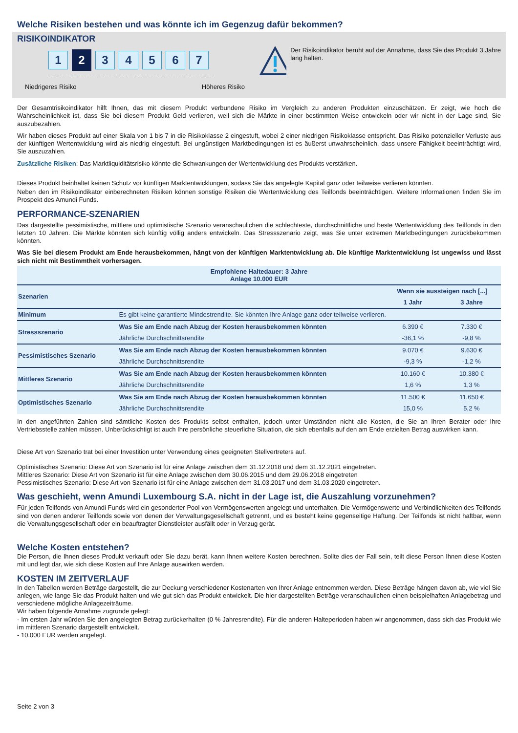Welche Risiken bestehen und was könnte ich im Gegenzug dafür bekommen?
RISIKOINDIKATOR
1
2
3 4 5 6 7
Niedrigeres Risiko Höheres Risiko
Der Risikoindikator beruht auf der Annahme, dass Sie das Produkt 3 Jahre lang halten.
Der Gesamtrisikoindikator hilft Ihnen, das mit diesem Produkt verbundene Risiko im Vergleich zu anderen Produkten einzuschätzen. Er zeigt, wie hoch die Wahrscheinlichkeit ist, dass Sie bei diesem Produkt Geld verlieren, weil sich die Märkte in einer bestimmten Weise entwickeln oder wir nicht in der Lage sind, Sie auszubezahlen.
Wir haben dieses Produkt auf einer Skala von 1 bis 7 in die Risikoklasse 2 eingestuft, wobei 2 einer niedrigen Risikoklasse entspricht. Das Risiko potenzieller Verluste aus der künftigen Wertentwicklung wird als niedrig eingestuft. Bei ungünstigen Marktbedingungen ist es äußerst unwahrscheinlich, dass unsere Fähigkeit beeinträchtigt wird, Sie auszuzahlen.
Zusätzliche Risiken: Das Marktliquiditätsrisiko könnte die Schwankungen der Wertentwicklung des Produkts verstärken.
Dieses Produkt beinhaltet keinen Schutz vor künftigen Marktentwicklungen, sodass Sie das angelegte Kapital ganz oder teilweise verlieren könnten.
Neben den im Risikoindikator einberechneten Risiken können sonstige Risiken die Wertentwicklung des Teilfonds beeinträchtigen. Weitere Informationen finden Sie im Prospekt des Amundi Funds.
PERFORMANCE-SZENARIEN
Das dargestellte pessimistische, mittlere und optimistische Szenario veranschaulichen die schlechteste, durchschnittliche und beste Wertentwicklung des Teilfonds in den letzten 10 Jahren. Die Märkte könnten sich künftig völlig anders entwickeln. Das Stressszenario zeigt, was Sie unter extremen Marktbedingungen zurückbekommen könnten.
Was Sie bei diesem Produkt am Ende herausbekommen, hängt von der künftigen Marktentwicklung ab. Die künftige Marktentwicklung ist ungewiss und lässt sich nicht mit Bestimmtheit vorhersagen.
| Empfohlene Haltedauer: 3 Jahre Anlage 10.000 EUR | | | |
| --- | --- | --- | --- |
| Szenarien | | Wenn sie aussteigen nach [...] | |
| | | 1 Jahr | 3 Jahre |
| Minimum | Es gibt keine garantierte Mindestrendite. Sie könnten Ihre Anlage ganz oder teilweise verlieren. | | |
| Stressszenario | Was Sie am Ende nach Abzug der Kosten herausbekommen könnten | 6.390 € | 7.330 € |
| | Jährliche Durchschnittsrendite | -36,1 % | -9,8 % |
| Pessimistisches Szenario | Was Sie am Ende nach Abzug der Kosten herausbekommen könnten | 9.070 € | 9.630 € |
| | Jährliche Durchschnittsrendite | -9,3 % | -1,2 % |
| Mittleres Szenario | Was Sie am Ende nach Abzug der Kosten herausbekommen könnten | 10.160 € | 10.380 € |
| | Jährliche Durchschnittsrendite | 1,6 % | 1,3 % |
| Optimistisches Szenario | Was Sie am Ende nach Abzug der Kosten herausbekommen könnten | 11.500 € | 11.650 € |
| | Jährliche Durchschnittsrendite | 15,0 % | 5,2 % |
In den angeführten Zahlen sind sämtliche Kosten des Produkts selbst enthalten, jedoch unter Umständen nicht alle Kosten, die Sie an Ihren Berater oder Ihre Vertriebsstelle zahlen müssen. Unberücksichtigt ist auch Ihre persönliche steuerliche Situation, die sich ebenfalls auf den am Ende erzielten Betrag auswirken kann.
Diese Art von Szenario trat bei einer Investition unter Verwendung eines geeigneten Stellvertreters auf.
Optimistisches Szenario: Diese Art von Szenario ist für eine Anlage zwischen dem 31.12.2018 und dem 31.12.2021 eingetreten.
Mittleres Szenario: Diese Art von Szenario ist für eine Anlage zwischen dem 30.06.2015 und dem 29.06.2018 eingetreten
Pessimistisches Szenario: Diese Art von Szenario ist für eine Anlage zwischen dem 31.03.2017 und dem 31.03.2020 eingetreten.
Was geschieht, wenn Amundi Luxembourg S.A. nicht in der Lage ist, die Auszahlung vorzunehmen?
Für jeden Teilfonds von Amundi Funds wird ein gesonderter Pool von Vermögenswerten angelegt und unterhalten. Die Vermögenswerte und Verbindlichkeiten des Teilfonds sind von denen anderer Teilfonds sowie von denen der Verwaltungsgesellschaft getrennt, und es besteht keine gegenseitige Haftung. Der Teilfonds ist nicht haftbar, wenn die Verwaltungsgesellschaft oder ein beauftragter Dienstleister ausfällt oder in Verzug gerät.
Welche Kosten entstehen?
Die Person, die Ihnen dieses Produkt verkauft oder Sie dazu berät, kann Ihnen weitere Kosten berechnen. Sollte dies der Fall sein, teilt diese Person Ihnen diese Kosten mit und legt dar, wie sich diese Kosten auf Ihre Anlage auswirken werden.
KOSTEN IM ZEITVERLAUF
In den Tabellen werden Beträge dargestellt, die zur Deckung verschiedener Kostenarten von Ihrer Anlage entnommen werden. Diese Beträge hängen davon ab, wie viel Sie anlegen, wie lange Sie das Produkt halten und wie gut sich das Produkt entwickelt. Die hier dargestellten Beträge veranschaulichen einen beispielhaften Anlagebetrag und verschiedene mögliche Anlagezeiträume.
Wir haben folgende Annahme zugrunde gelegt:
- Im ersten Jahr würden Sie den angelegten Betrag zurückerhalten (0 % Jahresrendite). Für die anderen Halteperioden haben wir angenommen, dass sich das Produkt wie im mittleren Szenario dargestellt entwickelt.
- 10.000 EUR werden angelegt.
Seite 2 von 3